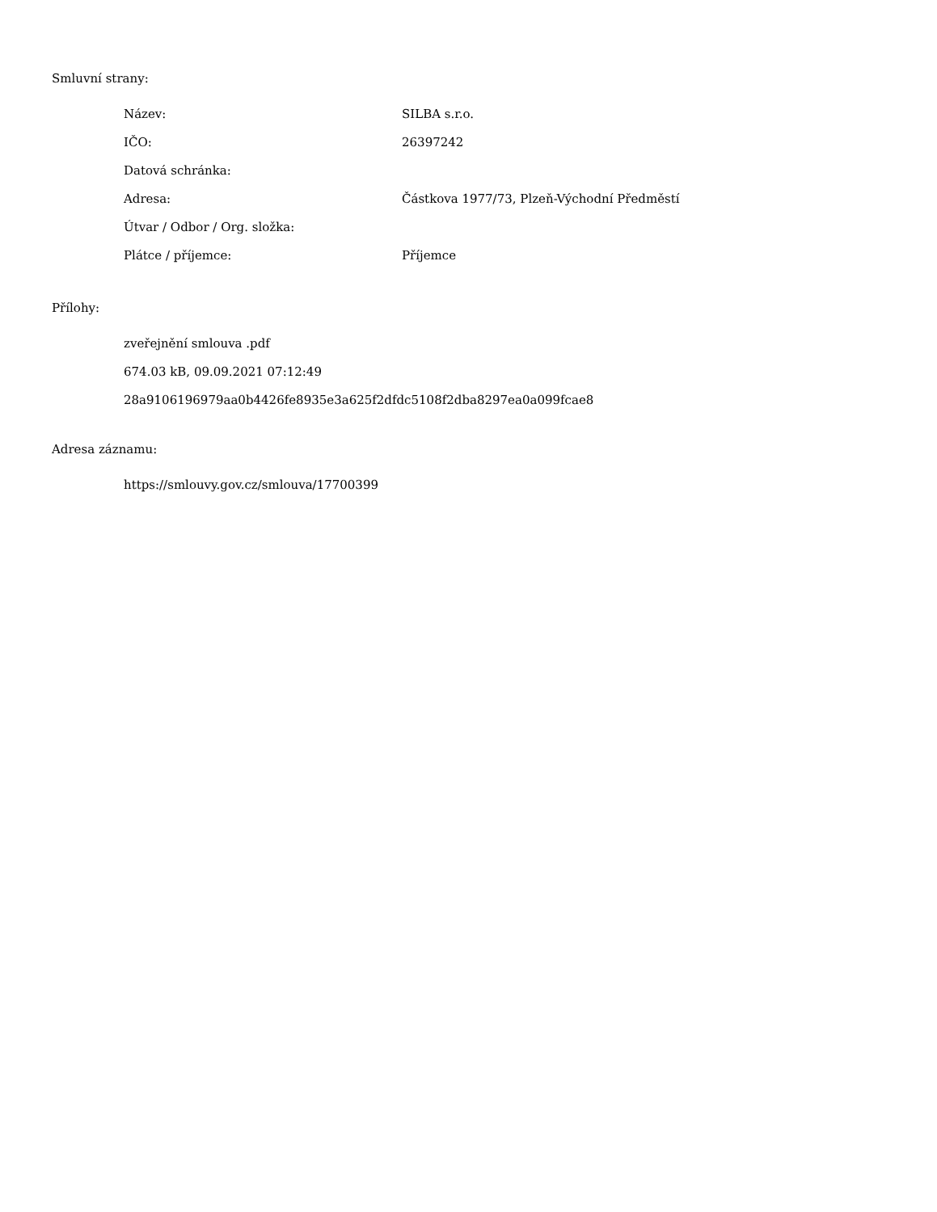Smluvní strany:
| Název: | SILBA s.r.o. |
| IČO: | 26397242 |
| Datová schránka: | |
| Adresa: | Částkova 1977/73, Plzeň-Východní Předměstí |
| Útvar / Odbor / Org. složka: | |
| Plátce / příjemce: | Příjemce |
Přílohy:
zveřejnění smlouva .pdf
674.03 kB, 09.09.2021 07:12:49
28a9106196979aa0b4426fe8935e3a625f2dfdc5108f2dba8297ea0a099fcae8
Adresa záznamu:
https://smlouvy.gov.cz/smlouva/17700399